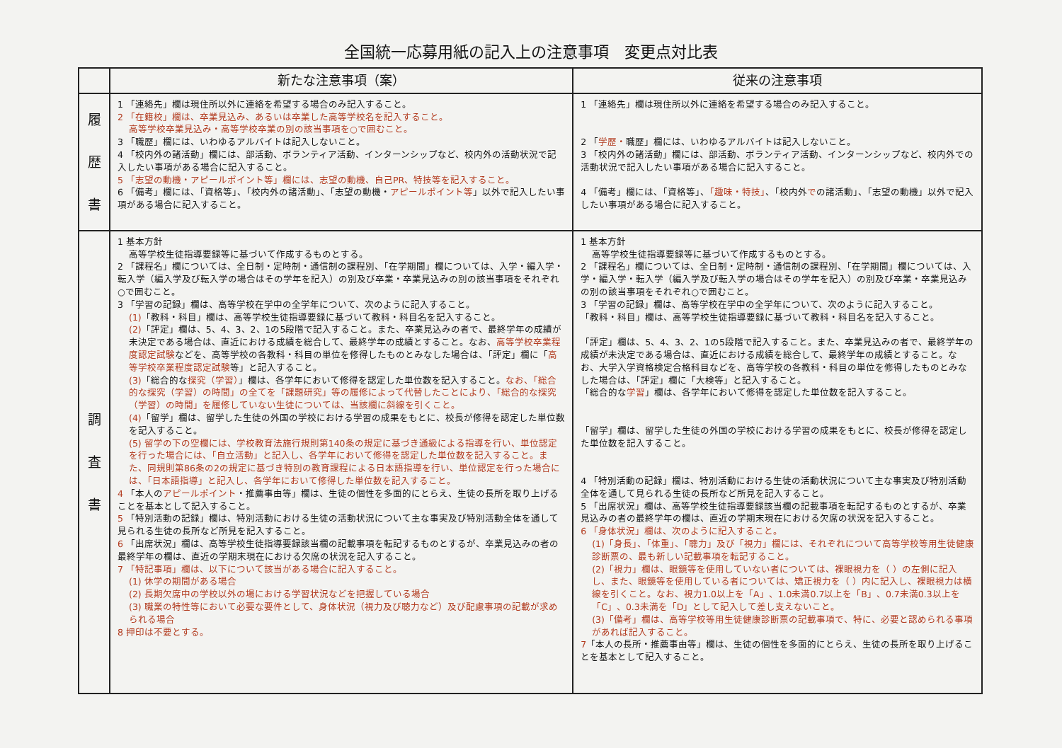全国統一応募用紙の記入上の注意事項　変更点対比表
| | 新たな注意事項（案） | 従来の注意事項 |
| --- | --- | --- |
| 履 歴 書 | 1 「連絡先」欄は現住所以外に連絡を希望する場合のみ記入すること。 2 「在籍校」欄は、卒業見込み、あるいは卒業した高等学校名を記入すること。 高等学校卒業見込み・高等学校卒業の別の該当事項を○で囲むこと。 3 「職歴」欄には、いわゆるアルバイトは記入しないこと。 4 「校内外の諸活動」欄には、部活動、ボランティア活動、インターンシップなど、校内外の活動状況で記入したい事項がある場合に記入すること。 5 「志望の動機・アピールポイント等」欄には、志望の動機、自己PR、特技等を記入すること。 6 「備考」欄には、「資格等」、「校内外の諸活動」、「志望の動機・ アピールポイント等 」以外で記入したい事項がある場合に記入すること。 | 1 「連絡先」欄は現住所以外に連絡を希望する場合のみ記入すること。 2 「 学歴・ 職歴」欄には、いわゆるアルバイトは記入しないこと。 3 「校内外の諸活動」欄には、部活動、ボランティア活動、インターンシップなど、校内外での活動状況で記入したい事項がある場合に記入すること。 4 「備考」欄には、「資格等」、 「趣味・特技」 、「校内外 で の諸活動」、「志望の動機」以外で記入したい事項がある場合に記入すること。 |
| 調 査 書 | 1 基本方針 高等学校生徒指導要録等に基づいて作成するものとする。 2 「課程名」欄については、全日制・定時制・通信制の課程別、「在学期間」欄については、入学・編入学・転入学（編入学及び転入学の場合はその学年を記入）の別及び卒業・卒業見込みの別の該当事項をそれぞれ○で囲むこと。 3 「学習の記録」欄は、高等学校在学中の全学年について、次のように記入すること。 (1) 「教科・科目」欄は、高等学校生徒指導要録に基づいて教科・科目名を記入すること。 (2) 「評定」欄は、5、4、3、2、1の5段階で記入すること。また、卒業見込みの者で、最終学年の成績が未決定である場合は、直近における成績を総合して、最終学年の成績とすること。なお、 高等学校卒業程度認定試験 などを、高等学校の各教科・科目の単位を修得したものとみなした場合は、「評定」欄に「 高等学校卒業程度認定試験 等」と記入すること。 (3) 「総合的な 探究（学習） 」欄は、各学年において修得を認定した単位数を記入すること。 なお、「総合的な探究（学習）の時間」の全てを「課題研究」等の履修によって代替したことにより、「総合的な探究（学習）の時間」を履修していない生徒については、当該欄に斜線を引くこと。 (4) 「留学」欄は、留学した生徒の外国の学校における学習の成果をもとに、校長が修得を認定した単位数を記入すること。 (5) 留学の下の空欄には、学校教育法施行規則第140条の規定に基づき通級による指導を行い、単位認定を行った場合には、「自立活動」と記入し、各学年において修得を認定した単位数を記入すること。また、同規則第86条の2の規定に基づき特別の教育課程による日本語指導を行い、単位認定を行った場合には、「日本語指導」と記入し、各学年において修得した単位数を記入すること。 4 「本人の アピールポイント ・推薦事由等」欄は、生徒の個性を多面的にとらえ、生徒の長所を取り上げることを基本として記入すること。 5 「特別活動の記録」欄は、特別活動における生徒の活動状況について主な事実及び特別活動全体を通して見られる生徒の長所など所見を記入すること。 6 「出席状況」欄は、高等学校生徒指導要録該当欄の記載事項を転記するものとするが、卒業見込みの者の最終学年の欄は、直近の学期末現在における欠席の状況を記入すること。 7 「特記事項」欄は、以下について該当がある場合に記入すること。 (1) 休学の期間がある場合 (2) 長期欠席中の学校以外の場における学習状況などを把握している場合 (3) 職業の特性等において必要な要件として、身体状況（視力及び聴力など）及び配慮事項の記載が求められる場合 8 押印は不要とする。 | 1 基本方針 高等学校生徒指導要録等に基づいて作成するものとする。 2 「課程名」欄については、全日制・定時制・通信制の課程別、「在学期間」欄については、入学・編入学・転入学（編入学及び転入学の場合はその学年を記入）の別及び卒業・卒業見込みの別の該当事項をそれぞれ○で囲むこと。 3 「学習の記録」欄は、高等学校在学中の全学年について、次のように記入すること。 「教科・科目」欄は、高等学校生徒指導要録に基づいて教科・科目名を記入すること。 「評定」欄は、5、4、3、2、1の5段階で記入すること。また、卒業見込みの者で、最終学年の成績が未決定である場合は、直近における成績を総合して、最終学年の成績とすること。なお、大学入学資格検定合格科目などを、高等学校の各教科・科目の単位を修得したものとみなした場合は、「評定」欄に「大検等」と記入すること。 「総合的な 学習 」欄は、各学年において修得を認定した単位数を記入すること。 「留学」欄は、留学した生徒の外国の学校における学習の成果をもとに、校長が修得を認定した単位数を記入すること。 4 「特別活動の記録」欄は、特別活動における生徒の活動状況について主な事実及び特別活動全体を通して見られる生徒の長所など所見を記入すること。 5 「出席状況」欄は、高等学校生徒指導要録該当欄の記載事項を転記するものとするが、卒業見込みの者の最終学年の欄は、直近の学期末現在における欠席の状況を記入すること。 6 「身体状況」欄は、次のように記入すること。 (1)「身長」、「体重」、「聴力」及び「視力」欄には、それぞれについて高等学校等用生徒健康診断票の、最も新しい記載事項を転記すること。 (2)「視力」欄は、眼鏡等を使用していない者については、裸眼視力を（ ）の左側に記入し、また、眼鏡等を使用している者については、矯正視力を（ ）内に記入し、裸眼視力は横線を引くこと。なお、視力1.0以上を「A」、1.0未満0.7以上を「B」、0.7未満0.3以上を「C」、0.3未満を「D」として記入して差し支えないこと。 (3)「備考」欄は、高等学校等用生徒健康診断票の記載事項で、特に、必要と認められる事項があれば記入すること。 7 「本人の長所・推薦事由等」欄は、生徒の個性を多面的にとらえ、生徒の長所を取り上げることを基本として記入すること。 |